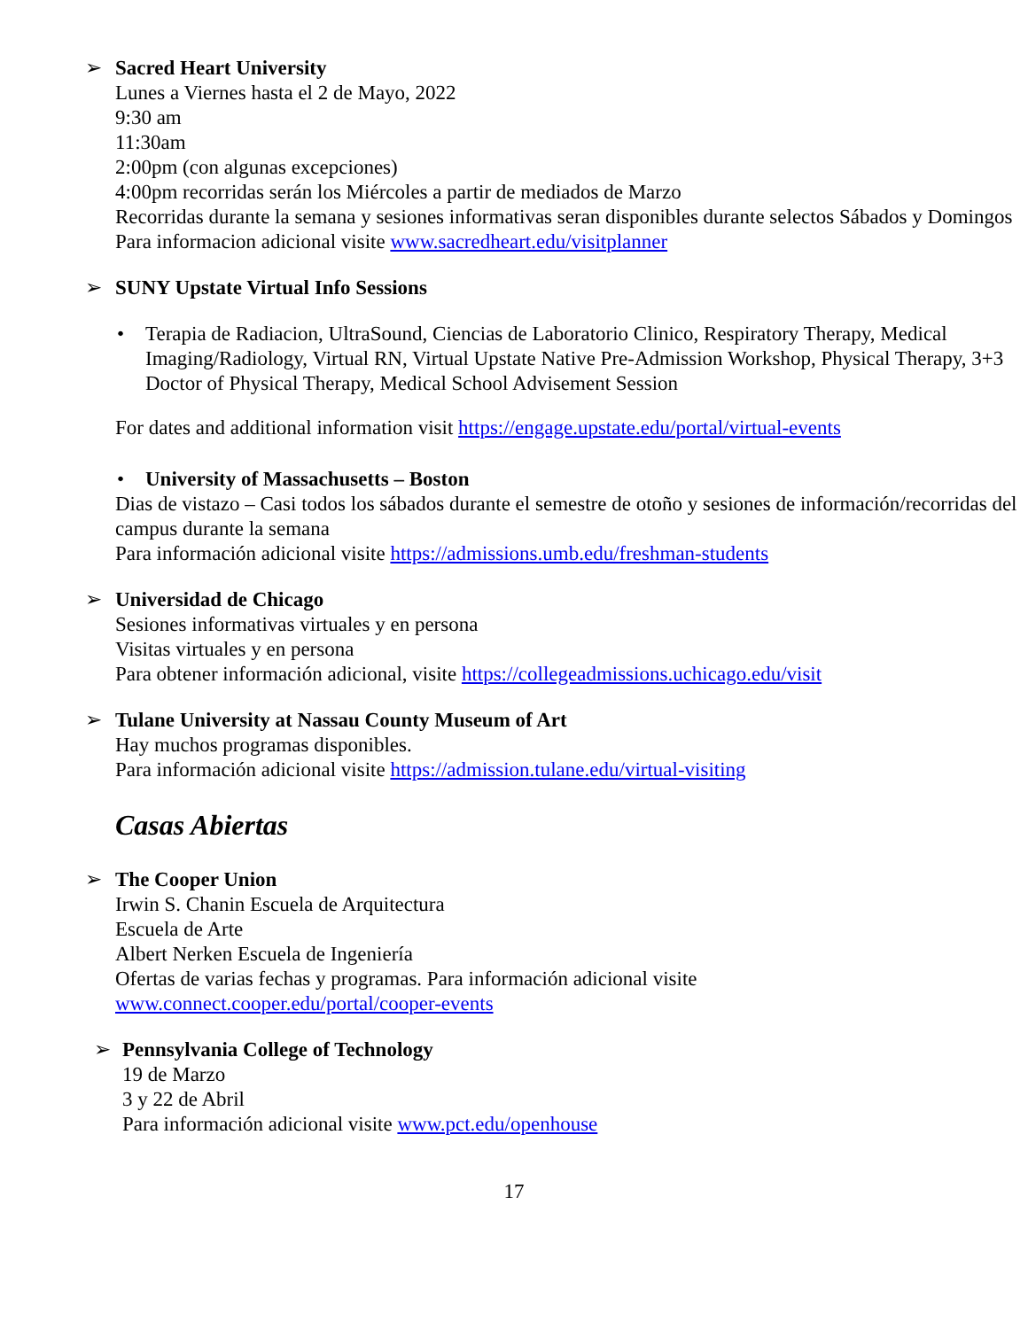➢ Sacred Heart University
Lunes a Viernes hasta el 2 de Mayo, 2022
9:30 am
11:30am
2:00pm (con algunas excepciones)
4:00pm recorridas serán los Miércoles a partir de mediados de Marzo
Recorridas durante la semana y sesiones informativas seran disponibles durante selectos Sábados y Domingos
Para informacion adicional visite www.sacredheart.edu/visitplanner
➢ SUNY Upstate Virtual Info Sessions
• Terapia de Radiacion, UltraSound, Ciencias de Laboratorio Clinico, Respiratory Therapy, Medical Imaging/Radiology, Virtual RN, Virtual Upstate Native Pre-Admission Workshop, Physical Therapy, 3+3 Doctor of Physical Therapy, Medical School Advisement Session
For dates and additional information visit https://engage.upstate.edu/portal/virtual-events
• University of Massachusetts – Boston
Dias de vistazo – Casi todos los sábados durante el semestre de otoño y sesiones de información/recorridas del campus durante la semana
Para información adicional visite https://admissions.umb.edu/freshman-students
➢ Universidad de Chicago
Sesiones informativas virtuales y en persona
Visitas virtuales y en persona
Para obtener información adicional, visite https://collegeadmissions.uchicago.edu/visit
➢ Tulane University at Nassau County Museum of Art
Hay muchos programas disponibles.
Para información adicional visite https://admission.tulane.edu/virtual-visiting
Casas Abiertas
➢ The Cooper Union
Irwin S. Chanin Escuela de Arquitectura
Escuela de Arte
Albert Nerken Escuela de Ingeniería
Ofertas de varias fechas y programas. Para información adicional visite
www.connect.cooper.edu/portal/cooper-events
➢ Pennsylvania College of Technology
19 de Marzo
3 y 22 de Abril
Para información adicional visite www.pct.edu/openhouse
17